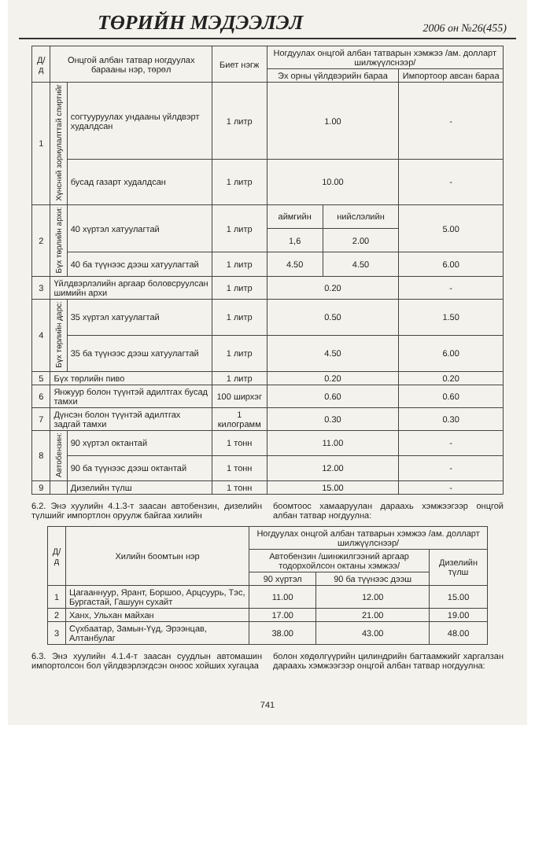ТӨРИЙН МЭДЭЭЛЭЛ 2006 он №26(455)
| Д/д | Онцгой албан татвар ногдуулах барааны нэр, төрөл | | Биет нэгж | Ногдуулах онцгой албан татварын хэмжээ /ам. долларт шилжүүлснээр/ | | |
| --- | --- | --- | --- | --- | --- | --- |
| | | | | Эх орны үйлдвэрийн бараа | | Импортоор авсан бараа |
| 1 | Хүнсний зориулалттай спиртийг | согтууруулах ундааны үйлдвэрт худалдсан | 1 литр | 1.00 | | - |
| | | бусад газарт худалдсан | 1 литр | 10.00 | | - |
| 2 | Бүх төрлийн архи: | 40 хүртэл хатуулагтай | 1 литр | аймгийн | нийслэлийн | 5.00 |
| | | | | 1,6 | 2.00 | |
| | | 40 ба түүнээс дээш хатуулагтай | 1 литр | 4.50 | 4.50 | 6.00 |
| 3 | Үйлдвэрлэлийн аргаар боловсруулсан шимийн архи | | 1 литр | 0.20 | | - |
| 4 | Бүх төрлийн дарс: | 35 хүртэл хатуулагтай | 1 литр | 0.50 | | 1.50 |
| | | 35 ба түүнээс дээш хатуулагтай | 1 литр | 4.50 | | 6.00 |
| 5 | Бүх төрлийн пиво | | 1 литр | 0.20 | | 0.20 |
| 6 | Янжуур болон түүнтэй адилтгах бусад тамхи | | 100 ширхэг | 0.60 | | 0.60 |
| 7 | Дүнсэн болон түүнтэй адилтгах задгай тамхи | | 1 килограмм | 0.30 | | 0.30 |
| 8 | Автобензин: | 90 хүртэл октантай | 1 тонн | 11.00 | | - |
| | | 90 ба түүнээс дээш октантай | 1 тонн | 12.00 | | - |
| 9 | | Дизелийн түлш | 1 тонн | 15.00 | | - |
6.2. Энэ хуулийн 4.1.3-т заасан автобензин, дизелийн түлшийг импортлон оруулж байгаа хилийн
боомтоос хамааруулан дараахь хэмжээгээр онцгой албан татвар ногдуулна:
| Д/д | Хилийн боомтын нэр | Ногдуулах онцгой албан татварын хэмжээ /ам. долларт шилжүүлснээр/ | | |
| --- | --- | --- | --- | --- |
| | | Автобензин /шинжилгээний аргаар тодорхойлсон октаны хэмжээ/ | | Дизелийн түлш |
| | | 90 хүртэл | 90 ба түүнээс дээш | |
| 1 | Цагааннуур, Ярант, Боршоо, Арцсуурь, Тэс, Бургастай, Гашуун сухайт | 11.00 | 12.00 | 15.00 |
| 2 | Ханх, Ульхан майхан | 17.00 | 21.00 | 19.00 |
| 3 | Сүхбаатар, Замын-Үүд, Эрээнцав, Алтанбулаг | 38.00 | 43.00 | 48.00 |
6.3. Энэ хуулийн 4.1.4-т заасан суудлын автомашин импортолсон бол үйлдвэрлэгдсэн оноос хойших хугацаа
болон хөдөлгүүрийн цилиндрийн багтаамжийг харгалзан дараахь хэмжээгээр онцгой албан татвар ногдуулна:
741